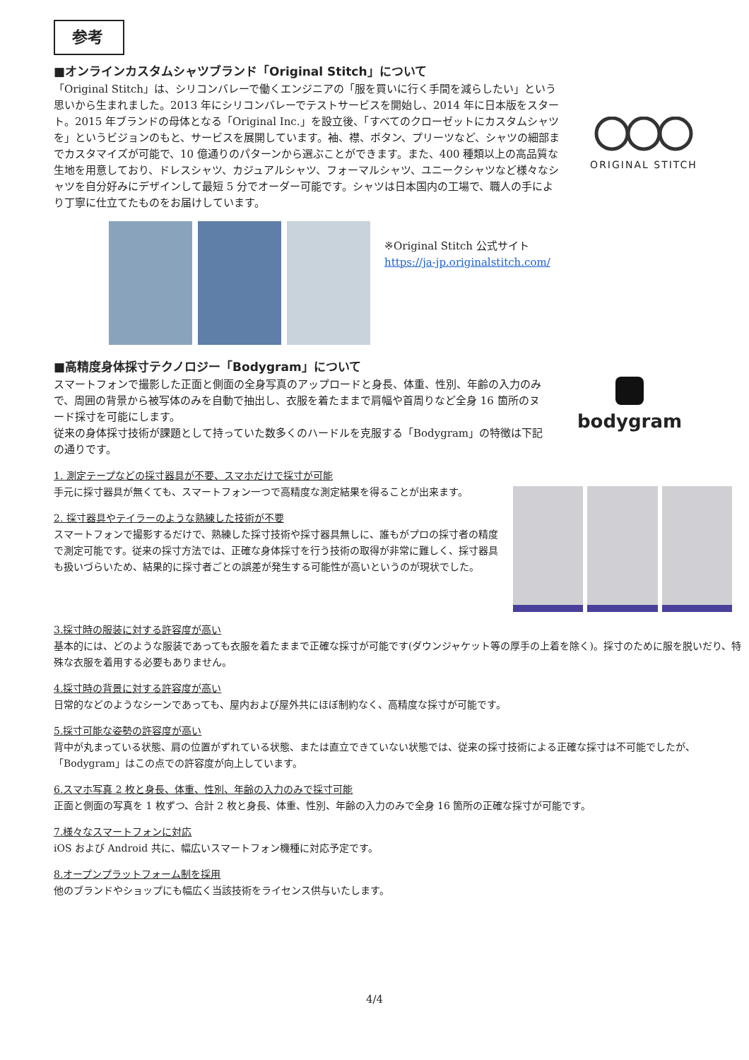参考
■オンラインカスタムシャツブランド「Original Stitch」について
「Original Stitch」は、シリコンバレーで働くエンジニアの「服を買いに行く手間を減らしたい」という思いから生まれました。2013 年にシリコンバレーでテストサービスを開始し、2014 年に日本版をスタート。2015 年ブランドの母体となる「Original Inc.」を設立後、「すべてのクローゼットにカスタムシャツを」というビジョンのもと、サービスを展開しています。袖、襟、ボタン、プリーツなど、シャツの細部までカスタマイズが可能で、10 億通りのパターンから選ぶことができます。また、400 種類以上の高品質な生地を用意しており、ドレスシャツ、カジュアルシャツ、フォーマルシャツ、ユニークシャツなど様々なシャツを自分好みにデザインして最短 5 分でオーダー可能です。シャツは日本国内の工場で、職人の手により丁寧に仕立てたものをお届けしています。
ORIGINAL STITCH
※Original Stitch 公式サイト
https://ja-jp.originalstitch.com/
■高精度身体採寸テクノロジー「Bodygram」について
スマートフォンで撮影した正面と側面の全身写真のアップロードと身長、体重、性別、年齢の入力のみで、周囲の背景から被写体のみを自動で抽出し、衣服を着たままで肩幅や首周りなど全身 16 箇所のヌード採寸を可能にします。
従来の身体採寸技術が課題として持っていた数多くのハードルを克服する「Bodygram」の特徴は下記の通りです。
bodygram
1. 測定テープなどの採寸器具が不要、スマホだけで採寸が可能
手元に採寸器具が無くても、スマートフォン一つで高精度な測定結果を得ることが出来ます。
2. 採寸器具やテイラーのような熟練した技術が不要
スマートフォンで撮影するだけで、熟練した採寸技術や採寸器具無しに、誰もがプロの採寸者の精度で測定可能です。従来の採寸方法では、正確な身体採寸を行う技術の取得が非常に難しく、採寸器具も扱いづらいため、結果的に採寸者ごとの誤差が発生する可能性が高いというのが現状でした。
3.採寸時の服装に対する許容度が高い
基本的には、どのような服装であっても衣服を着たままで正確な採寸が可能です(ダウンジャケット等の厚手の上着を除く)。採寸のために服を脱いだり、特殊な衣服を着用する必要もありません。
4.採寸時の背景に対する許容度が高い
日常的などのようなシーンであっても、屋内および屋外共にほぼ制約なく、高精度な採寸が可能です。
5.採寸可能な姿勢の許容度が高い
背中が丸まっている状態、肩の位置がずれている状態、または直立できていない状態では、従来の採寸技術による正確な採寸は不可能でしたが、「Bodygram」はこの点での許容度が向上しています。
6.スマホ写真 2 枚と身長、体重、性別、年齢の入力のみで採寸可能
正面と側面の写真を 1 枚ずつ、合計 2 枚と身長、体重、性別、年齢の入力のみで全身 16 箇所の正確な採寸が可能です。
7.様々なスマートフォンに対応
iOS および Android 共に、幅広いスマートフォン機種に対応予定です。
8.オープンプラットフォーム制を採用
他のブランドやショップにも幅広く当該技術をライセンス供与いたします。
4/4